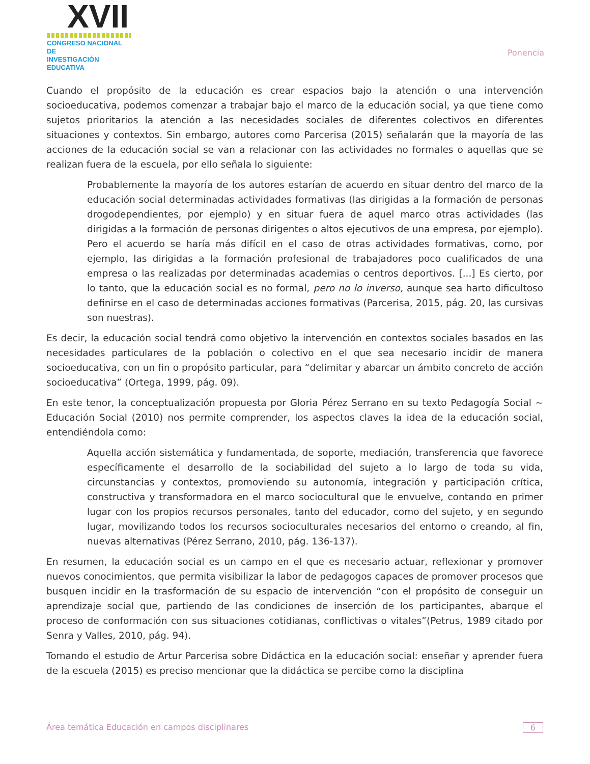XVII
CONGRESO NACIONAL DE
INVESTIGACIÓN EDUCATIVA
Ponencia
Cuando el propósito de la educación es crear espacios bajo la atención o una intervención socioeducativa, podemos comenzar a trabajar bajo el marco de la educación social, ya que tiene como sujetos prioritarios la atención a las necesidades sociales de diferentes colectivos en diferentes situaciones y contextos. Sin embargo, autores como Parcerisa (2015) señalarán que la mayoría de las acciones de la educación social se van a relacionar con las actividades no formales o aquellas que se realizan fuera de la escuela, por ello señala lo siguiente:
Probablemente la mayoría de los autores estarían de acuerdo en situar dentro del marco de la educación social determinadas actividades formativas (las dirigidas a la formación de personas drogodependientes, por ejemplo) y en situar fuera de aquel marco otras actividades (las dirigidas a la formación de personas dirigentes o altos ejecutivos de una empresa, por ejemplo). Pero el acuerdo se haría más difícil en el caso de otras actividades formativas, como, por ejemplo, las dirigidas a la formación profesional de trabajadores poco cualificados de una empresa o las realizadas por determinadas academias o centros deportivos. [...] Es cierto, por lo tanto, que la educación social es no formal, pero no lo inverso, aunque sea harto dificultoso definirse en el caso de determinadas acciones formativas (Parcerisa, 2015, pág. 20, las cursivas son nuestras).
Es decir, la educación social tendrá como objetivo la intervención en contextos sociales basados en las necesidades particulares de la población o colectivo en el que sea necesario incidir de manera socioeducativa, con un fin o propósito particular, para “delimitar y abarcar un ámbito concreto de acción socioeducativa” (Ortega, 1999, pág. 09).
En este tenor, la conceptualización propuesta por Gloria Pérez Serrano en su texto Pedagogía Social ~ Educación Social (2010) nos permite comprender, los aspectos claves la idea de la educación social, entendiéndola como:
Aquella acción sistemática y fundamentada, de soporte, mediación, transferencia que favorece específicamente el desarrollo de la sociabilidad del sujeto a lo largo de toda su vida, circunstancias y contextos, promoviendo su autonomía, integración y participación crítica, constructiva y transformadora en el marco sociocultural que le envuelve, contando en primer lugar con los propios recursos personales, tanto del educador, como del sujeto, y en segundo lugar, movilizando todos los recursos socioculturales necesarios del entorno o creando, al fin, nuevas alternativas (Pérez Serrano, 2010, pág. 136-137).
En resumen, la educación social es un campo en el que es necesario actuar, reflexionar y promover nuevos conocimientos, que permita visibilizar la labor de pedagogos capaces de promover procesos que busquen incidir en la trasformación de su espacio de intervención “con el propósito de conseguir un aprendizaje social que, partiendo de las condiciones de inserción de los participantes, abarque el proceso de conformación con sus situaciones cotidianas, conflictivas o vitales”(Petrus, 1989 citado por Senra y Valles, 2010, pág. 94).
Tomando el estudio de Artur Parcerisa sobre Didáctica en la educación social: enseñar y aprender fuera de la escuela (2015) es preciso mencionar que la didáctica se percibe como la disciplina
Área temática Educación en campos disciplinares 6